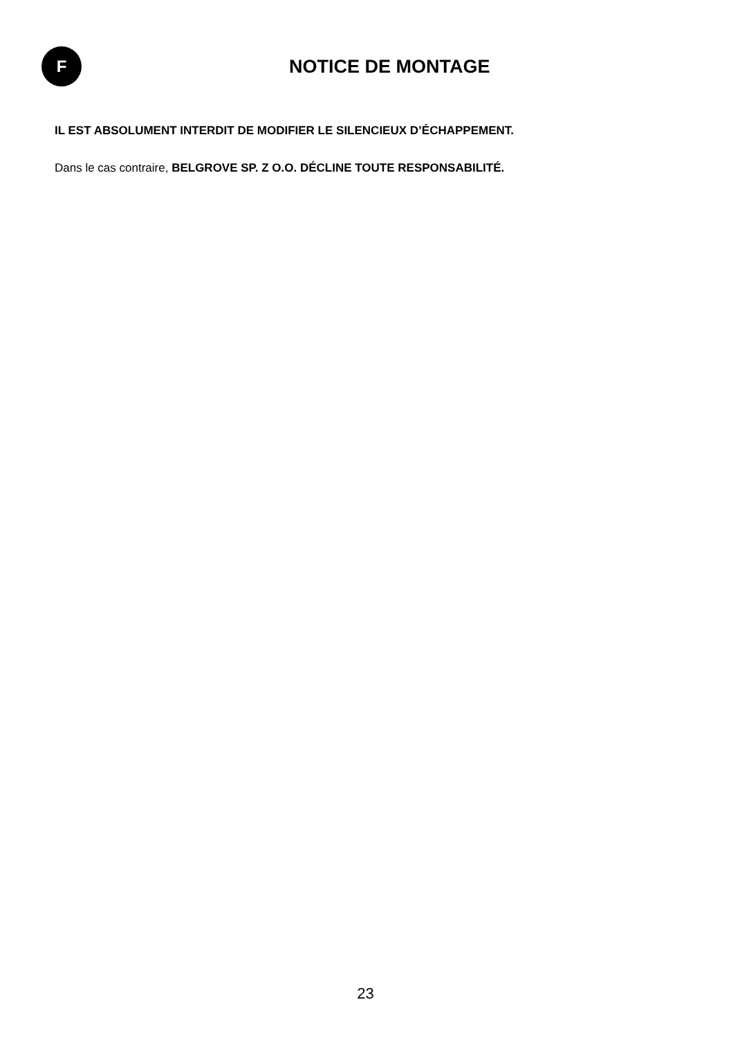F
NOTICE DE MONTAGE
IL EST ABSOLUMENT INTERDIT DE MODIFIER LE SILENCIEUX D’ÉCHAPPEMENT.
Dans le cas contraire, BELGROVE SP. Z O.O. DÉCLINE TOUTE RESPONSABILITÉ.
23